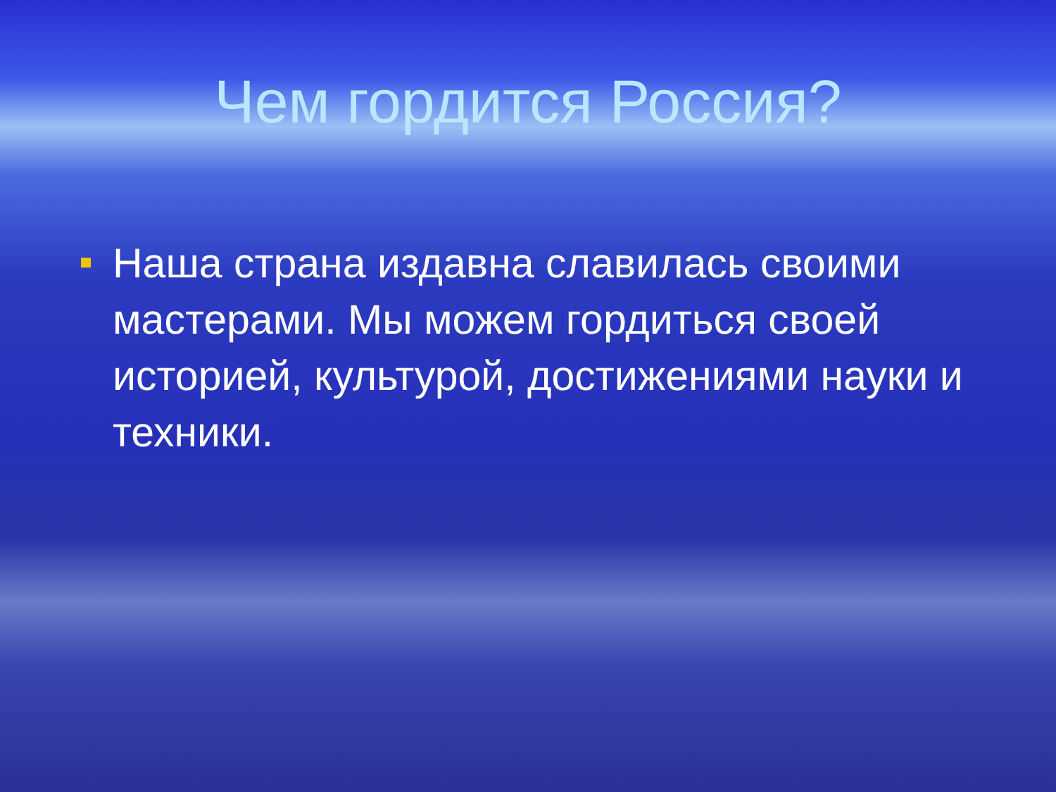Чем гордится Россия?
Наша страна издавна славилась своими мастерами. Мы можем гордиться своей историей, культурой, достижениями науки и техники.